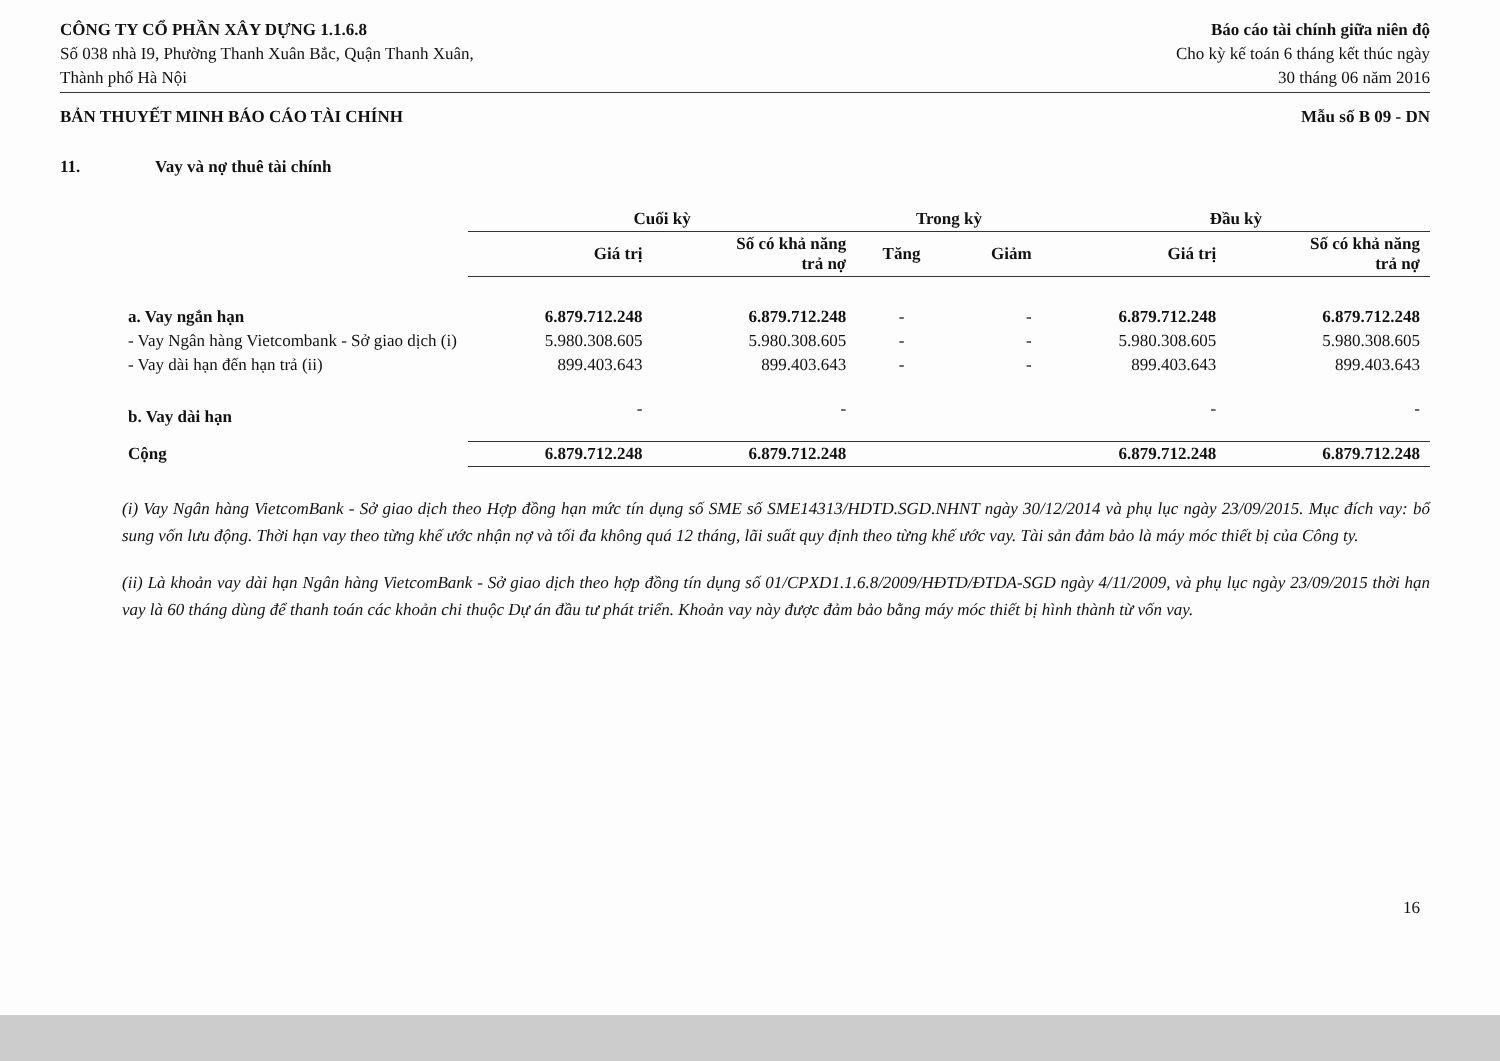CÔNG TY CỔ PHẦN XÂY DỰNG 1.1.6.8
Số 038 nhà I9, Phường Thanh Xuân Bắc, Quận Thanh Xuân,
Thành phố Hà Nội
Báo cáo tài chính giữa niên độ
Cho kỳ kế toán 6 tháng kết thúc ngày
30 tháng 06 năm 2016
BẢN THUYẾT MINH BÁO CÁO TÀI CHÍNH
Mẫu số B 09 - DN
11. Vay và nợ thuê tài chính
| | Cuối kỳ | | Trong kỳ | | Đầu kỳ | |
| --- | --- | --- | --- | --- | --- | --- |
| | Giá trị | Số có khả năng trả nợ | Tăng | Giảm | Giá trị | Số có khả năng trả nợ |
| a. Vay ngắn hạn | 6.879.712.248 | 6.879.712.248 | - | - | 6.879.712.248 | 6.879.712.248 |
| - Vay Ngân hàng Vietcombank - Sở giao dịch (i) | 5.980.308.605 | 5.980.308.605 | - | - | 5.980.308.605 | 5.980.308.605 |
| - Vay dài hạn đến hạn trả (ii) | 899.403.643 | 899.403.643 | - | - | 899.403.643 | 899.403.643 |
| b. Vay dài hạn | - | - | | | - | - |
| Cộng | 6.879.712.248 | 6.879.712.248 | | | 6.879.712.248 | 6.879.712.248 |
(i) Vay Ngân hàng VietcomBank - Sở giao dịch theo Hợp đồng hạn mức tín dụng số SME số SME14313/HDTD.SGD.NHNT ngày 30/12/2014 và phụ lục ngày 23/09/2015. Mục đích vay: bổ sung vốn lưu động. Thời hạn vay theo từng khế ước nhận nợ và tối đa không quá 12 tháng, lãi suất quy định theo từng khế ước vay. Tài sản đảm bảo là máy móc thiết bị của Công ty.
(ii) Là khoản vay dài hạn Ngân hàng VietcomBank - Sở giao dịch theo hợp đồng tín dụng số 01/CPXD1.1.6.8/2009/HĐTD/ĐTDA-SGD ngày 4/11/2009, và phụ lục ngày 23/09/2015 thời hạn vay là 60 tháng dùng để thanh toán các khoản chi thuộc Dự án đầu tư phát triển. Khoản vay này được đảm bảo bằng máy móc thiết bị hình thành từ vốn vay.
16